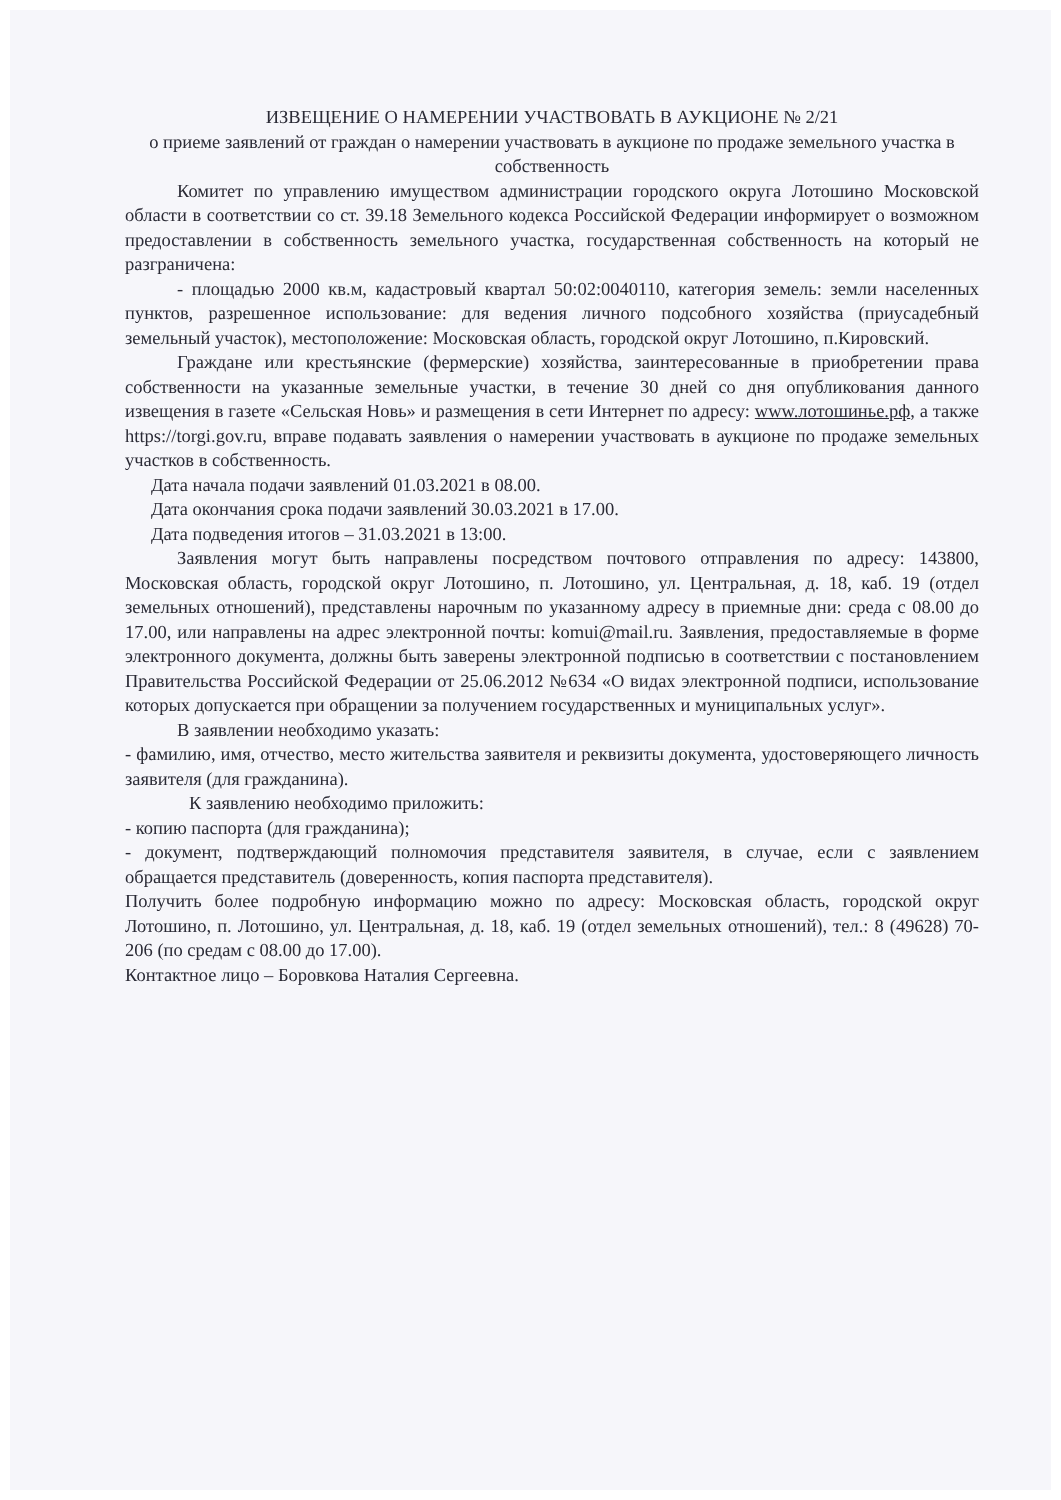ИЗВЕЩЕНИЕ О НАМЕРЕНИИ УЧАСТВОВАТЬ В АУКЦИОНЕ № 2/21
о приеме заявлений от граждан о намерении участвовать в аукционе по продаже земельного участка в собственность
Комитет по управлению имуществом администрации городского округа Лотошино Московской области в соответствии со ст. 39.18 Земельного кодекса Российской Федерации информирует о возможном предоставлении в собственность земельного участка, государственная собственность на который не разграничена:
- площадью 2000 кв.м, кадастровый квартал 50:02:0040110, категория земель: земли населенных пунктов, разрешенное использование: для ведения личного подсобного хозяйства (приусадебный земельный участок), местоположение: Московская область, городской округ Лотошино, п.Кировский.
Граждане или крестьянские (фермерские) хозяйства, заинтересованные в приобретении права собственности на указанные земельные участки, в течение 30 дней со дня опубликования данного извещения в газете «Сельская Новь» и размещения в сети Интернет по адресу: www.лотошинье.рф, а также https://torgi.gov.ru, вправе подавать заявления о намерении участвовать в аукционе по продаже земельных участков в собственность.
Дата начала подачи заявлений 01.03.2021 в 08.00.
Дата окончания срока подачи заявлений 30.03.2021 в 17.00.
Дата подведения итогов – 31.03.2021 в 13:00.
Заявления могут быть направлены посредством почтового отправления по адресу: 143800, Московская область, городской округ Лотошино, п. Лотошино, ул. Центральная, д. 18, каб. 19 (отдел земельных отношений), представлены нарочным по указанному адресу в приемные дни: среда с 08.00 до 17.00, или направлены на адрес электронной почты: komui@mail.ru. Заявления, предоставляемые в форме электронного документа, должны быть заверены электронной подписью в соответствии с постановлением Правительства Российской Федерации от 25.06.2012 №634 «О видах электронной подписи, использование которых допускается при обращении за получением государственных и муниципальных услуг».
В заявлении необходимо указать:
- фамилию, имя, отчество, место жительства заявителя и реквизиты документа, удостоверяющего личность заявителя (для гражданина).
К заявлению необходимо приложить:
- копию паспорта (для гражданина);
- документ, подтверждающий полномочия представителя заявителя, в случае, если с заявлением обращается представитель (доверенность, копия паспорта представителя).
Получить более подробную информацию можно по адресу: Московская область, городской округ Лотошино, п. Лотошино, ул. Центральная, д. 18, каб. 19 (отдел земельных отношений), тел.: 8 (49628) 70-206 (по средам с 08.00 до 17.00).
Контактное лицо – Боровкова Наталия Сергеевна.